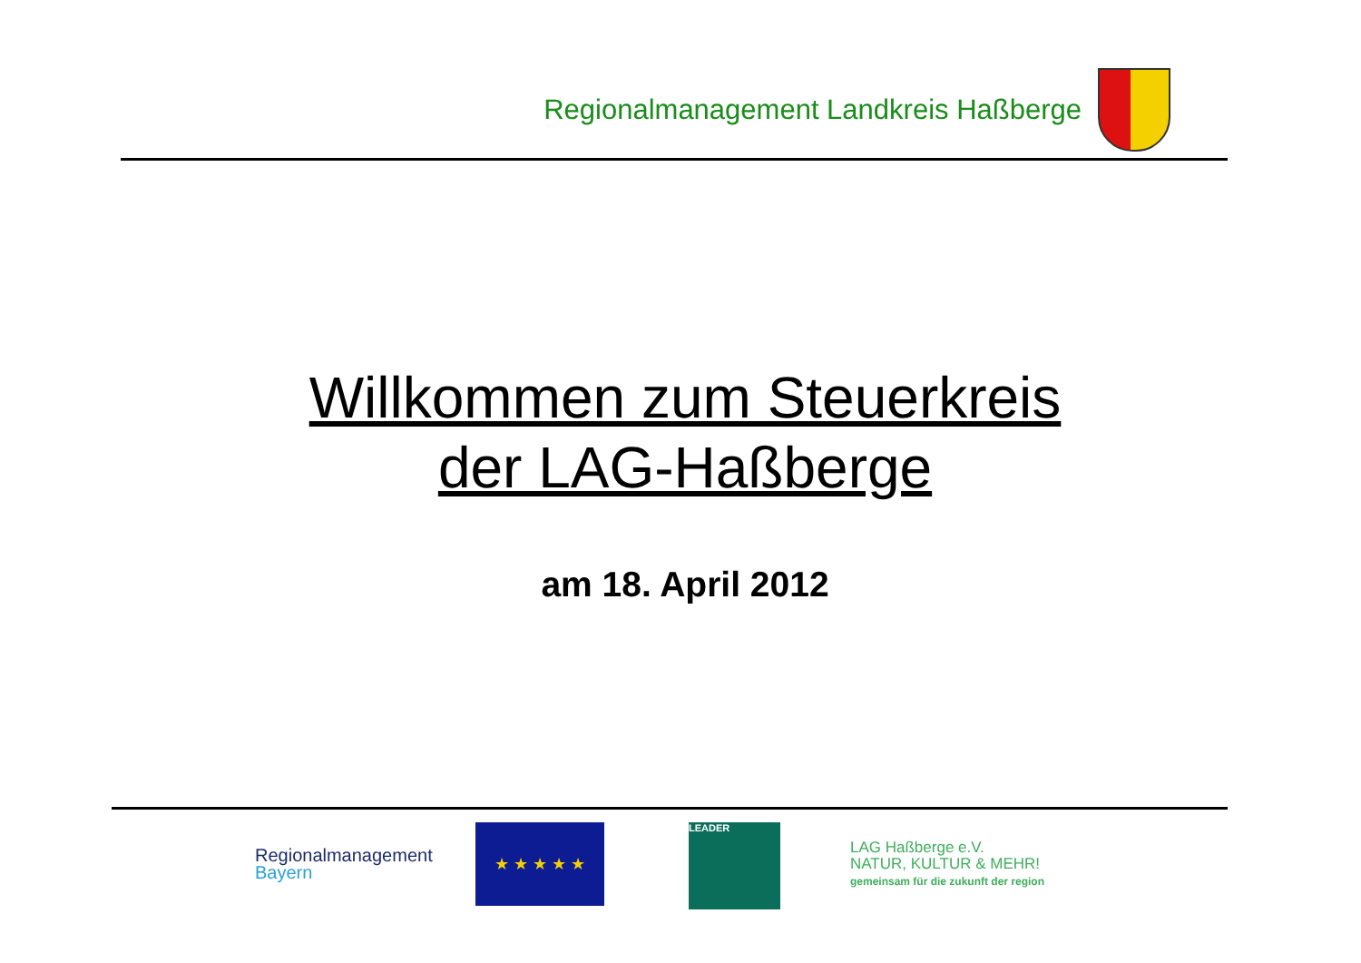Regionalmanagement Landkreis Haßberge
Willkommen zum Steuerkreis
der LAG-Haßberge
am 18. April 2012
Regionalmanagement
Bayern
★ ★ ★ ★ ★ LEADER
LAG Haßberge e.V.
NATUR, KULTUR & MEHR!
gemeinsam für die zukunft der region